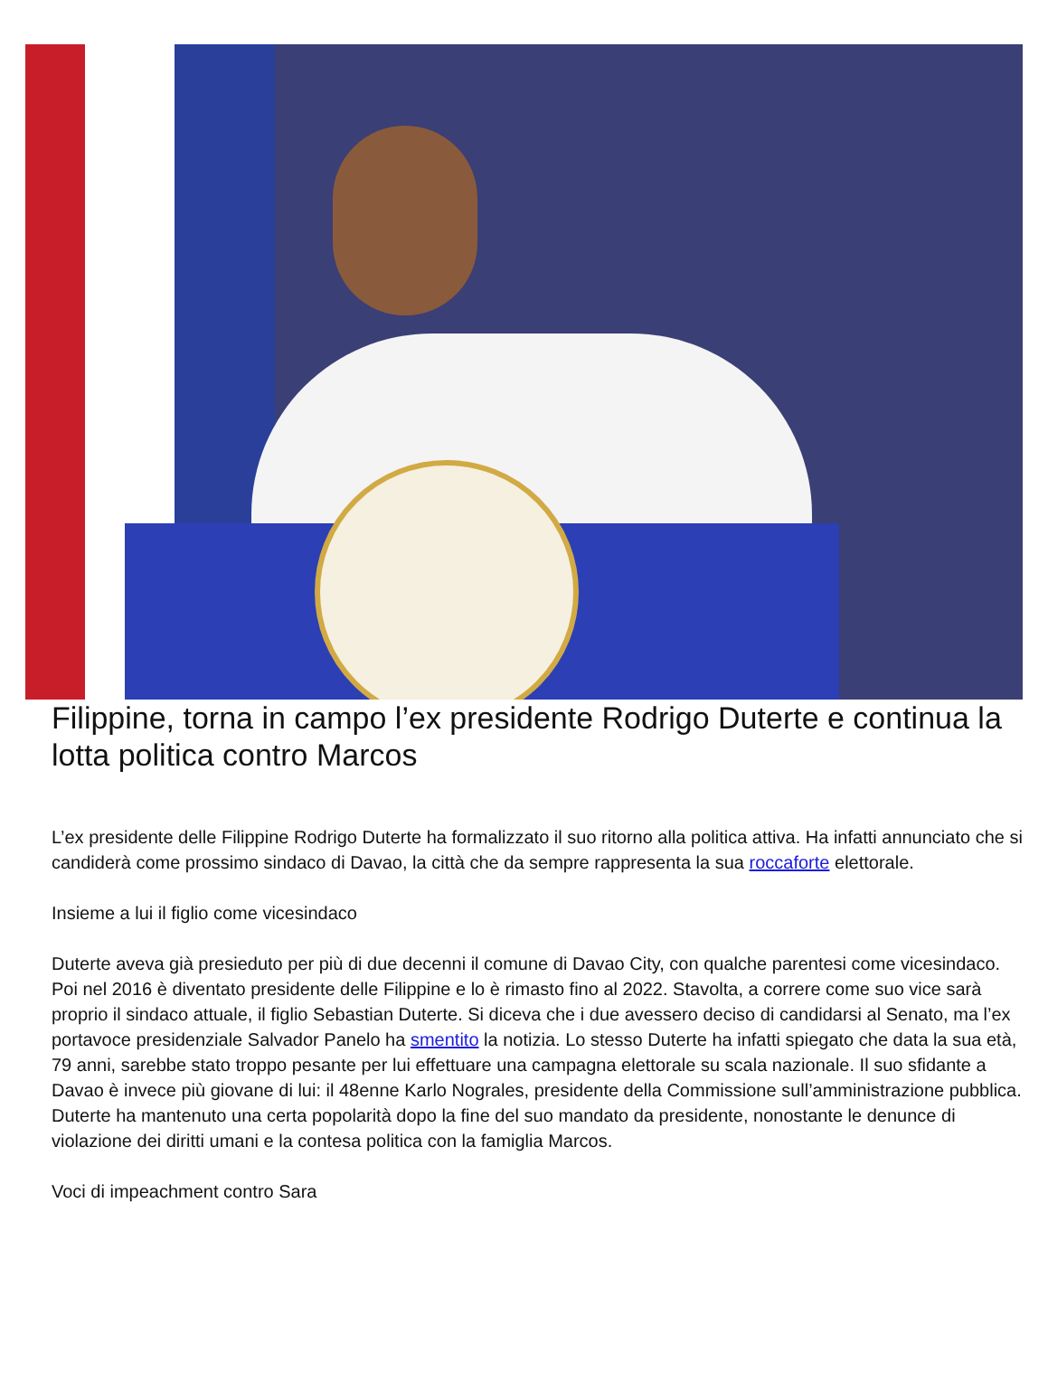Filippine, torna in campo l’ex presidente Rodrigo Duterte e continua la lotta politica contro Marcos
L’ex presidente delle Filippine Rodrigo Duterte ha formalizzato il suo ritorno alla politica attiva. Ha infatti annunciato che si candiderà come prossimo sindaco di Davao, la città che da sempre rappresenta la sua roccaforte elettorale.
Insieme a lui il figlio come vicesindaco
Duterte aveva già presieduto per più di due decenni il comune di Davao City, con qualche parentesi come vicesindaco. Poi nel 2016 è diventato presidente delle Filippine e lo è rimasto fino al 2022. Stavolta, a correre come suo vice sarà proprio il sindaco attuale, il figlio Sebastian Duterte. Si diceva che i due avessero deciso di candidarsi al Senato, ma l’ex portavoce presidenziale Salvador Panelo ha smentito la notizia. Lo stesso Duterte ha infatti spiegato che data la sua età, 79 anni, sarebbe stato troppo pesante per lui effettuare una campagna elettorale su scala nazionale. Il suo sfidante a Davao è invece più giovane di lui: il 48enne Karlo Nograles, presidente della Commissione sull’amministrazione pubblica. Duterte ha mantenuto una certa popolarità dopo la fine del suo mandato da presidente, nonostante le denunce di violazione dei diritti umani e la contesa politica con la famiglia Marcos.
Voci di impeachment contro Sara